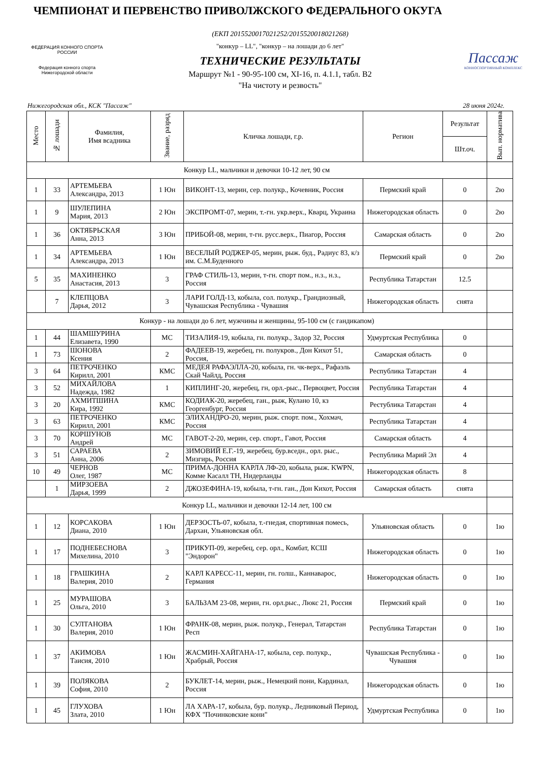ЧЕМПИОНАТ И ПЕРВЕНСТВО ПРИВОЛЖСКОГО ФЕДЕРАЛЬНОГО ОКУГА
ФЕДЕРАЦИЯ КОННОГО СПОРТА РОССИИ
Федерация конного спорта Нижегородской области
(ЕКП 2015520017021252/2015520018021268)
"конкур – LL", "конкур – на лошади до 6 лет"
ТЕХНИЧЕСКИЕ РЕЗУЛЬТАТЫ
Маршрут №1 - 90-95-100 см, XI-16, п. 4.1.1, табл. В2
"На чистоту и резвость"
Пассаж
КОННОСПОРТИВНЫЙ КОМПЛЕКС
Нижегородская обл., КСК "Пассаж" 28 июня 2024г.
| Место | № лошади | Фамилия, Имя всадника | Звание, разряд | Кличка лошади, г.р. | Регион | Результат | Вып. норматива |
| --- | --- | --- | --- | --- | --- | --- | --- |
| | | | | | | Шт.оч. | |
| Конкур LL, мальчики и девочки 10-12 лет, 90 см | | | | | | | |
| 1 | 33 | АРТЕМЬЕВА Александра, 2013 | 1 Юн | ВИКОНТ-13, мерин, сер. полукр., Кочевник, Россия | Пермский край | 0 | 2ю |
| 1 | 9 | ШУЛЕПИНА Мария, 2013 | 2 Юн | ЭКСПРОМТ-07, мерин, т.-гн. укр.верх., Кварц, Украина | Нижегородская область | 0 | 2ю |
| 1 | 36 | ОКТЯБРЬСКАЯ Анна, 2013 | 3 Юн | ПРИБОЙ-08, мерин, т-гн. русс.верх., Пиагор, Россия | Самарская область | 0 | 2ю |
| 1 | 34 | АРТЕМЬЕВА Александра, 2013 | 1 Юн | ВЕСЕЛЫЙ РОДЖЕР-05, мерин, рыж. буд., Радиус 83, к/з им. С.М.Буденного | Пермский край | 0 | 2ю |
| 5 | 35 | МАХИНЕНКО Анастасия, 2013 | 3 | ГРАФ СТИЛЬ-13, мерин, т-гн. спорт пом., н.з., н.з., Россия | Республика Татарстан | 12.5 | |
| | 7 | КЛЕПЦОВА Дарья, 2012 | 3 | ЛАРИ ГОЛД-13, кобыла, сол. полукр., Грандиозный, Чувашская Республика - Чувашия | Нижегородская область | снята | |
| Конкур - на лошади до 6 лет, мужчины и женщины, 95-100 см (с гандикапом) | | | | | | | |
| 1 | 44 | ШАМШУРИНА Елизавета, 1990 | МС | ТИЗАЛИЯ-19, кобыла, гн. полукр., Задор 32, Россия | Удмуртская Республика | 0 | |
| 1 | 73 | ШОНОВА Ксения | 2 | ФАДЕЕВ-19, жеребец, гн. полукров., Дон Кихот 51, Россия, | Самарская область | 0 | |
| 3 | 64 | ПЕТРОЧЕНКО Кирилл, 2001 | КМС | МЕДЕЯ РАФАЭЛЛА-20, кобыла, гн. чк-верх., Рафаэль Скай Чайлд, Россия | Республика Татарстан | 4 | |
| 3 | 52 | МИХАЙЛОВА Надежда, 1982 | 1 | КИПЛИНГ-20, жеребец, гн, орл.-рыс., Первоцвет, Россия | Республика Татарстан | 4 | |
| 3 | 20 | АХМИТШИНА Кира, 1992 | КМС | КОДИАК-20, жеребец, ган., рыж, Кулано 10, кз Георгенбург, Россия | Рестубликa Татарстан | 4 | |
| 3 | 63 | ПЕТРОЧЕНКО Кирилл, 2001 | КМС | ЭЛИХАНДРО-20, мерин, рыж. спорт. пом., Хохмач, Россия | Республика Татарстан | 4 | |
| 3 | 70 | КОРШУНОВ Андрей | МС | ГАВОТ-2-20, мерин, сер. спорт., Гавот, Россия | Самарская область | 4 | |
| 3 | 51 | САРАЕВА Анна, 2006 | 2 | ЗИМОВИЙ Е.Г.-19, жеребец, бур.вседн., орл. рыс., Мизгирь, Россия | Республика Марий Эл | 4 | |
| 10 | 49 | ЧЕРНОВ Олег, 1987 | МС | ПРИМА-ДОННА КАРЛА ЛФ-20, кобыла, рыж. KWPN, Комме Касалл ТН, Нидерланды | Нижегородская область | 8 | |
| | 1 | МИРЗОЕВА Дарья, 1999 | 2 | ДЖОЗЕФИНА-19, кобыла, т-гн. ган., Дон Кихот, Россия | Самарская область | снята | |
| Конкур LL, мальчики и девочки 12-14 лет, 100 см | | | | | | | |
| 1 | 12 | КОРСАКОВА Диана, 2010 | 1 Юн | ДЕРЗОСТЬ-07, кобыла, т.-гнедая, спортивная помесь, Дархан, Ульяновская обл. | Ульяновская область | 0 | 1ю |
| 1 | 17 | ПОДНЕБЕСНОВА Михелина, 2010 | 3 | ПРИКУП-09, жеребец, сер. орл., Комбат, КСШ "Эндорон" | Нижегородская область | 0 | 1ю |
| 1 | 18 | ГРАШКИНА Валерия, 2010 | 2 | КАРЛ КАРЕСС-11, мерин, гн. голш., Каннаварос, Германия | Нижегородская область | 0 | 1ю |
| 1 | 25 | МУРАШОВА Ольга, 2010 | 3 | БАЛЬЗАМ 23-08, мерин, гн. орл.рыс., Люкс 21, Россия | Пермский край | 0 | 1ю |
| 1 | 30 | СУЛТАНОВА Валерия, 2010 | 1 Юн | ФРАНК-08, мерин, рыж. полукр., Генерал, Татарстан Респ | Республика Татарстан | 0 | 1ю |
| 1 | 37 | АКИМОВА Таисия, 2010 | 1 Юн | ЖАСМИН-ХАЙГАНА-17, кобыла, сер. полукр., Храбрый, Россия | Чувашская Республика - Чувашия | 0 | 1ю |
| 1 | 39 | ПОЛЯКОВА София, 2010 | 2 | БУКЛЕТ-14, мерин, рыж., Немецкий пони, Кардинал, Россия | Нижегородская область | 0 | 1ю |
| 1 | 45 | ГЛУХОВА Злата, 2010 | 1 Юн | ЛА ХАРА-17, кобыла, бур. полукр., Ледниковый Период, КФХ "Починковские кони" | Удмуртская Республика | 0 | 1ю |